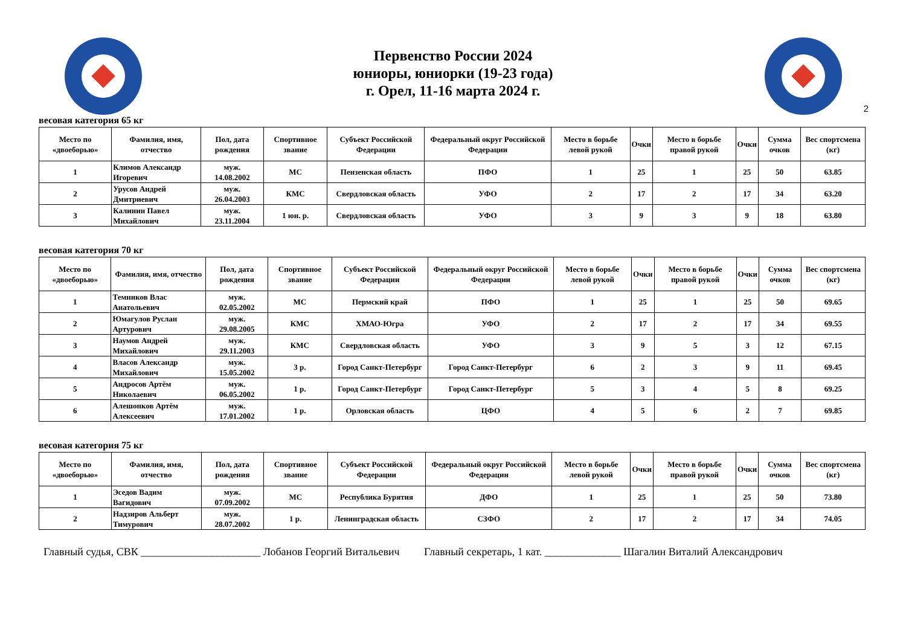Первенство России 2024
юниоры, юниорки (19-23 года)
г. Орел, 11-16 марта 2024 г.
2
весовая категория 65 кг
| Место по «двоеборью» | Фамилия, имя, отчество | Пол, дата рождения | Спортивное звание | Субъект Российской Федерации | Федеральный округ Российской Федерации | Место в борьбе левой рукой | Очки | Место в борьбе правой рукой | Очки | Сумма очков | Вес спортсмена (кг) |
| --- | --- | --- | --- | --- | --- | --- | --- | --- | --- | --- | --- |
| 1 | Климов Александр Игоревич | муж. 14.08.2002 | МС | Пензенская область | ПФО | 1 | 25 | 1 | 25 | 50 | 63.85 |
| 2 | Урусов Андрей Дмитриевич | муж. 26.04.2003 | КМС | Свердловская область | УФО | 2 | 17 | 2 | 17 | 34 | 63.20 |
| 3 | Калинин Павел Михайлович | муж. 23.11.2004 | 1 юн. р. | Свердловская область | УФО | 3 | 9 | 3 | 9 | 18 | 63.80 |
весовая категория 70 кг
| Место по «двоеборью» | Фамилия, имя, отчество | Пол, дата рождения | Спортивное звание | Субъект Российской Федерации | Федеральный округ Российской Федерации | Место в борьбе левой рукой | Очки | Место в борьбе правой рукой | Очки | Сумма очков | Вес спортсмена (кг) |
| --- | --- | --- | --- | --- | --- | --- | --- | --- | --- | --- | --- |
| 1 | Темников Влас Анатольевич | муж. 02.05.2002 | МС | Пермский край | ПФО | 1 | 25 | 1 | 25 | 50 | 69.65 |
| 2 | Юмагулов Руслан Артурович | муж. 29.08.2005 | КМС | ХМАО-Югра | УФО | 2 | 17 | 2 | 17 | 34 | 69.55 |
| 3 | Наумов Андрей Михайлович | муж. 29.11.2003 | КМС | Свердловская область | УФО | 3 | 9 | 5 | 3 | 12 | 67.15 |
| 4 | Власов Александр Михайлович | муж. 15.05.2002 | 3 р. | Город Санкт-Петербург | Город Санкт-Петербург | 6 | 2 | 3 | 9 | 11 | 69.45 |
| 5 | Андросов Артём Николаевич | муж. 06.05.2002 | 1 р. | Город Санкт-Петербург | Город Санкт-Петербург | 5 | 3 | 4 | 5 | 8 | 69.25 |
| 6 | Алешонков Артём Алексеевич | муж. 17.01.2002 | 1 р. | Орловская область | ЦФО | 4 | 5 | 6 | 2 | 7 | 69.85 |
весовая категория 75 кг
| Место по «двоеборью» | Фамилия, имя, отчество | Пол, дата рождения | Спортивное звание | Субъект Российской Федерации | Федеральный округ Российской Федерации | Место в борьбе левой рукой | Очки | Место в борьбе правой рукой | Очки | Сумма очков | Вес спортсмена (кг) |
| --- | --- | --- | --- | --- | --- | --- | --- | --- | --- | --- | --- |
| 1 | Эседов Вадим Вагидович | муж. 07.09.2002 | МС | Республика Бурятия | ДФО | 1 | 25 | 1 | 25 | 50 | 73.80 |
| 2 | Надзиров Альберт Тимурович | муж. 28.07.2002 | 1 р. | Ленинградская область | СЗФО | 2 | 17 | 2 | 17 | 34 | 74.05 |
Главный судья, СВК ______________________ Лобанов Георгий Витальевич Главный секретарь, 1 кат. ______________ Шагалин Виталий Александрович